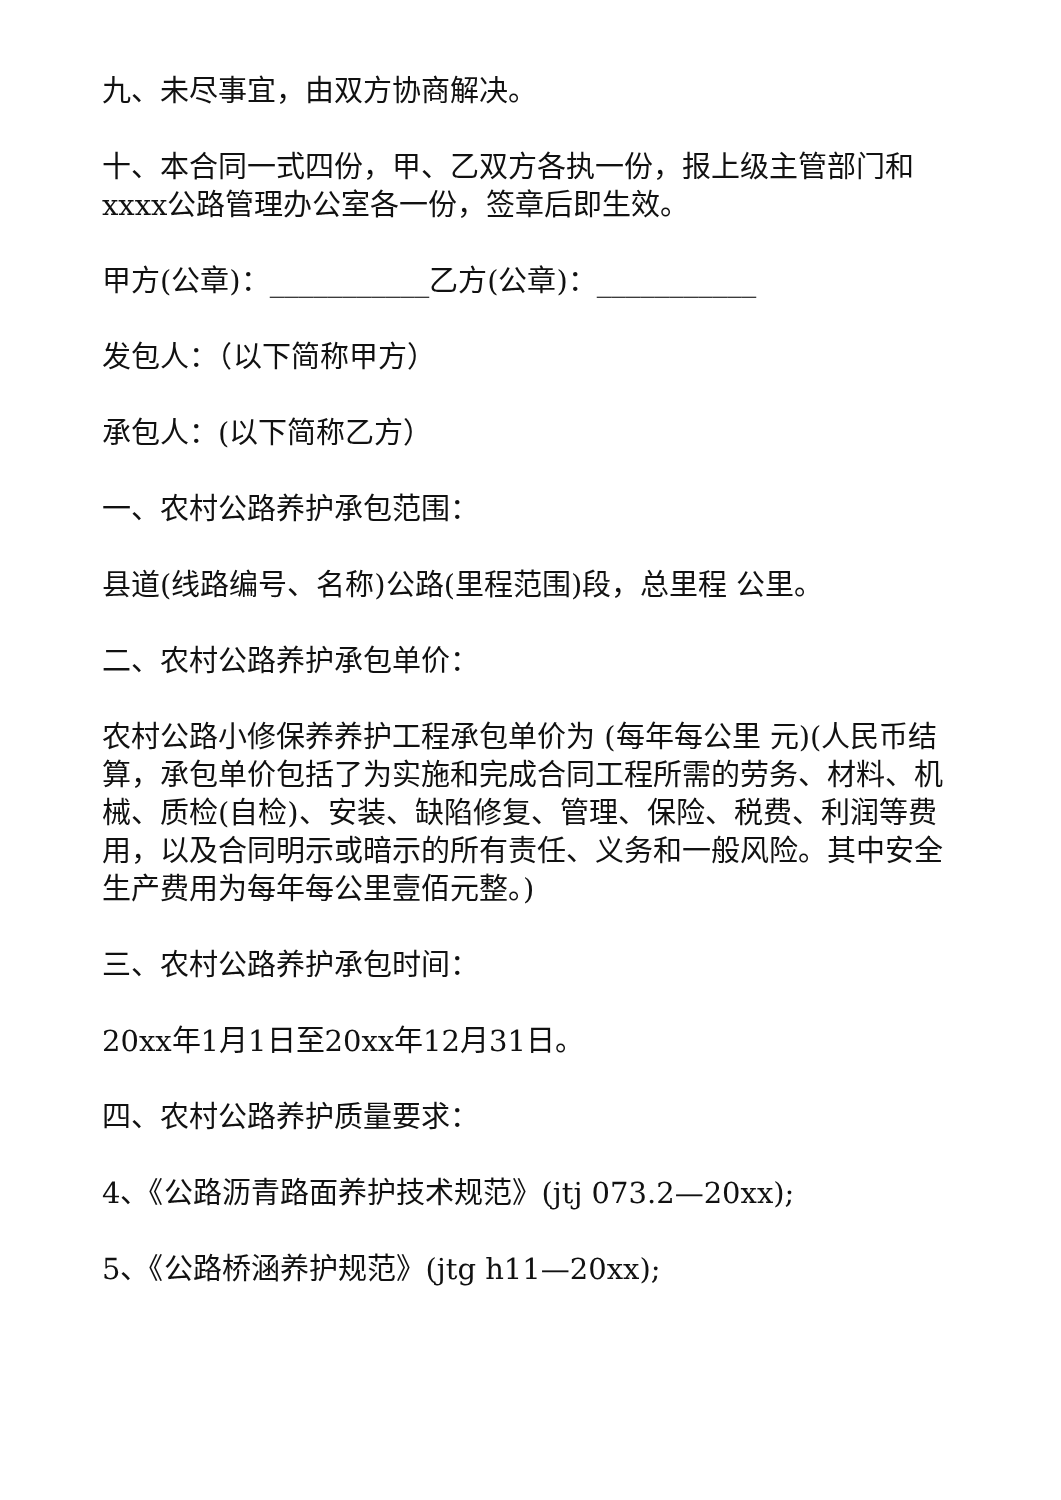九、未尽事宜，由双方协商解决。
十、本合同一式四份，甲、乙双方各执一份，报上级主管部门和xxxx公路管理办公室各一份，签章后即生效。
甲方(公章)：___________乙方(公章)：___________
发包人：（以下简称甲方）
承包人：(以下简称乙方）
一、农村公路养护承包范围：
县道(线路编号、名称)公路(里程范围)段，总里程 公里。
二、农村公路养护承包单价：
农村公路小修保养养护工程承包单价为 (每年每公里 元)(人民币结算，承包单价包括了为实施和完成合同工程所需的劳务、材料、机械、质检(自检)、安装、缺陷修复、管理、保险、税费、利润等费用，以及合同明示或暗示的所有责任、义务和一般风险。其中安全生产费用为每年每公里壹佰元整。)
三、农村公路养护承包时间：
20xx年1月1日至20xx年12月31日。
四、农村公路养护质量要求：
4、《公路沥青路面养护技术规范》(jtj 073.2—20xx);
5、《公路桥涵养护规范》(jtg h11—20xx);